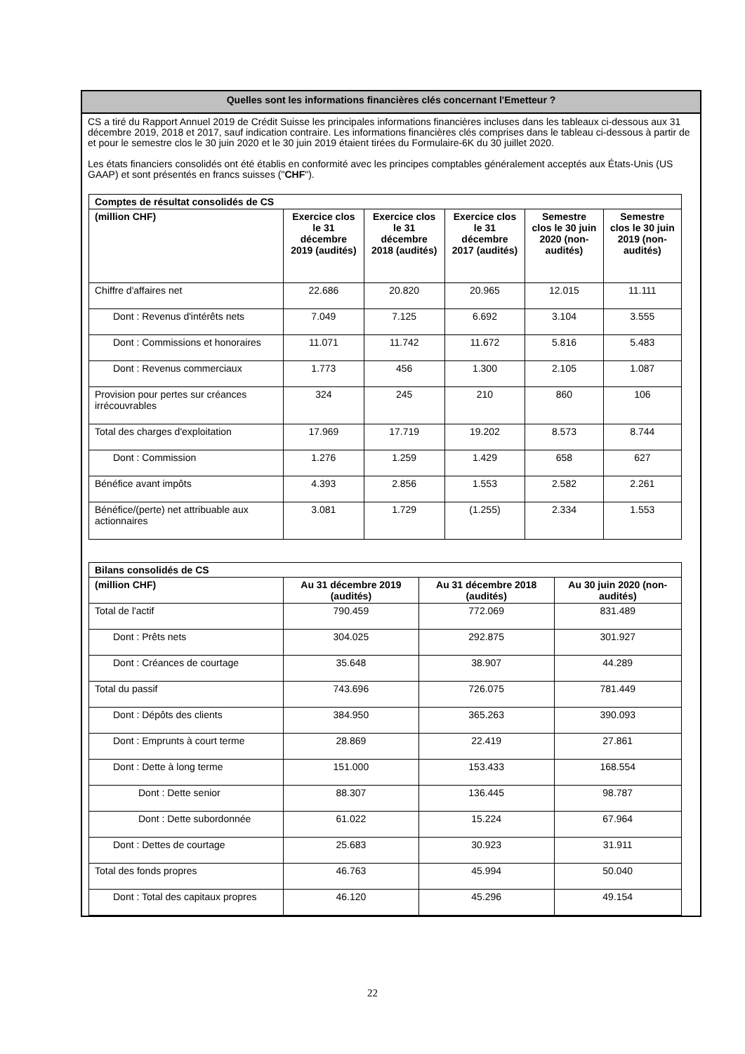Quelles sont les informations financières clés concernant l'Emetteur ?
CS a tiré du Rapport Annuel 2019 de Crédit Suisse les principales informations financières incluses dans les tableaux ci-dessous aux 31 décembre 2019, 2018 et 2017, sauf indication contraire. Les informations financières clés comprises dans le tableau ci-dessous à partir de et pour le semestre clos le 30 juin 2020 et le 30 juin 2019 étaient tirées du Formulaire-6K du 30 juillet 2020.
Les états financiers consolidés ont été établis en conformité avec les principes comptables généralement acceptés aux États-Unis (US GAAP) et sont présentés en francs suisses ("CHF").
| Comptes de résultat consolidés de CS | | | | | |
| --- | --- | --- | --- | --- | --- |
| (million CHF) | Exercice clos le 31 décembre 2019 (audités) | Exercice clos le 31 décembre 2018 (audités) | Exercice clos le 31 décembre 2017 (audités) | Semestre clos le 30 juin 2020 (non-audités) | Semestre clos le 30 juin 2019 (non-audités) |
| Chiffre d'affaires net | 22.686 | 20.820 | 20.965 | 12.015 | 11.111 |
| Dont : Revenus d'intérêts nets | 7.049 | 7.125 | 6.692 | 3.104 | 3.555 |
| Dont : Commissions et honoraires | 11.071 | 11.742 | 11.672 | 5.816 | 5.483 |
| Dont : Revenus commerciaux | 1.773 | 456 | 1.300 | 2.105 | 1.087 |
| Provision pour pertes sur créances irrécouvrables | 324 | 245 | 210 | 860 | 106 |
| Total des charges d'exploitation | 17.969 | 17.719 | 19.202 | 8.573 | 8.744 |
| Dont : Commission | 1.276 | 1.259 | 1.429 | 658 | 627 |
| Bénéfice avant impôts | 4.393 | 2.856 | 1.553 | 2.582 | 2.261 |
| Bénéfice/(perte) net attribuable aux actionnaires | 3.081 | 1.729 | (1.255) | 2.334 | 1.553 |
| Bilans consolidés de CS | | | |
| --- | --- | --- | --- |
| (million CHF) | Au 31 décembre 2019 (audités) | Au 31 décembre 2018 (audités) | Au 30 juin 2020 (non-audités) |
| Total de l'actif | 790.459 | 772.069 | 831.489 |
| Dont : Prêts nets | 304.025 | 292.875 | 301.927 |
| Dont : Créances de courtage | 35.648 | 38.907 | 44.289 |
| Total du passif | 743.696 | 726.075 | 781.449 |
| Dont : Dépôts des clients | 384.950 | 365.263 | 390.093 |
| Dont : Emprunts à court terme | 28.869 | 22.419 | 27.861 |
| Dont : Dette à long terme | 151.000 | 153.433 | 168.554 |
| Dont : Dette senior | 88.307 | 136.445 | 98.787 |
| Dont : Dette subordonnée | 61.022 | 15.224 | 67.964 |
| Dont : Dettes de courtage | 25.683 | 30.923 | 31.911 |
| Total des fonds propres | 46.763 | 45.994 | 50.040 |
| Dont : Total des capitaux propres | 46.120 | 45.296 | 49.154 |
22